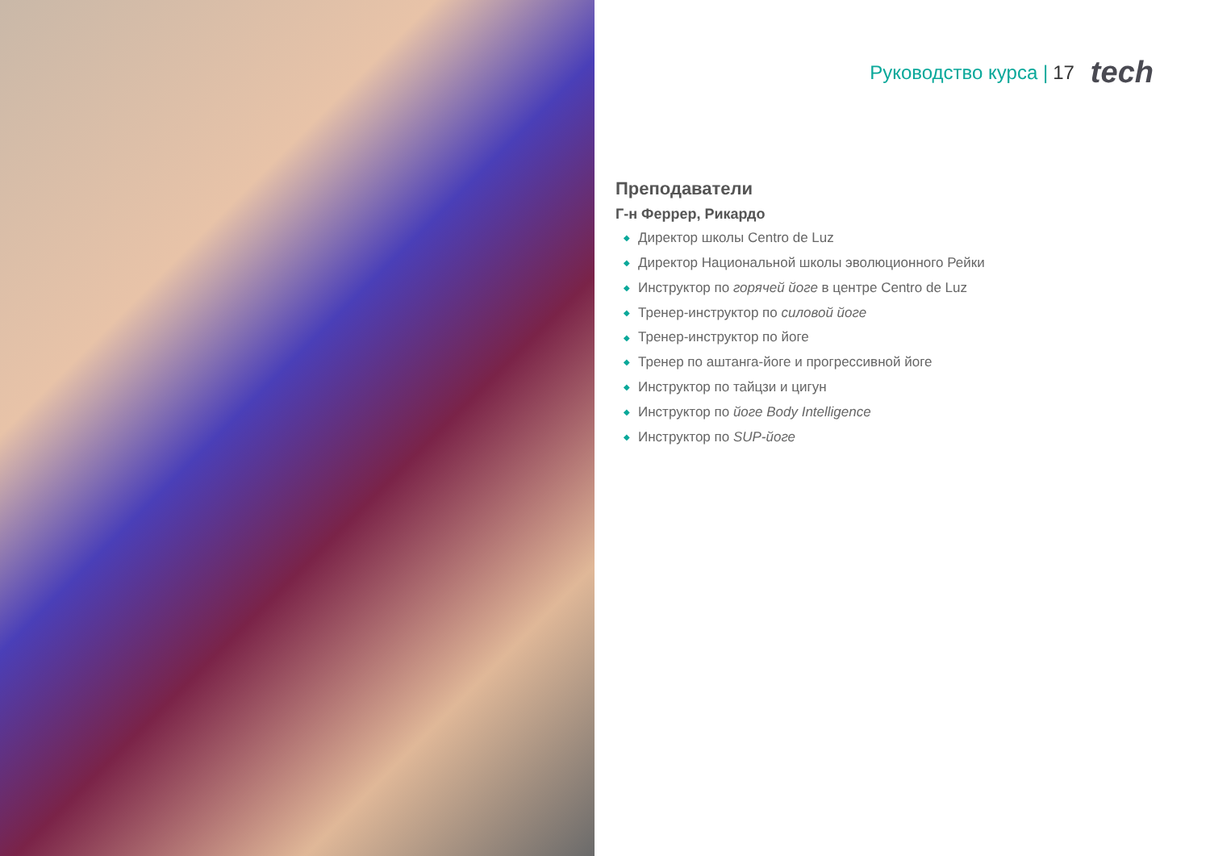Руководство курса | 17 tech
Преподаватели
Г-н Феррер, Рикардо
◆ Директор школы Centro de Luz
◆ Директор Национальной школы эволюционного Рейки
◆ Инструктор по горячей йоге в центре Centro de Luz
◆ Тренер-инструктор по силовой йоге
◆ Тренер-инструктор по йоге
◆ Тренер по аштанга-йоге и прогрессивной йоге
◆ Инструктор по тайцзи и цигун
◆ Инструктор по йоге Body Intelligence
◆ Инструктор по SUP-йоге